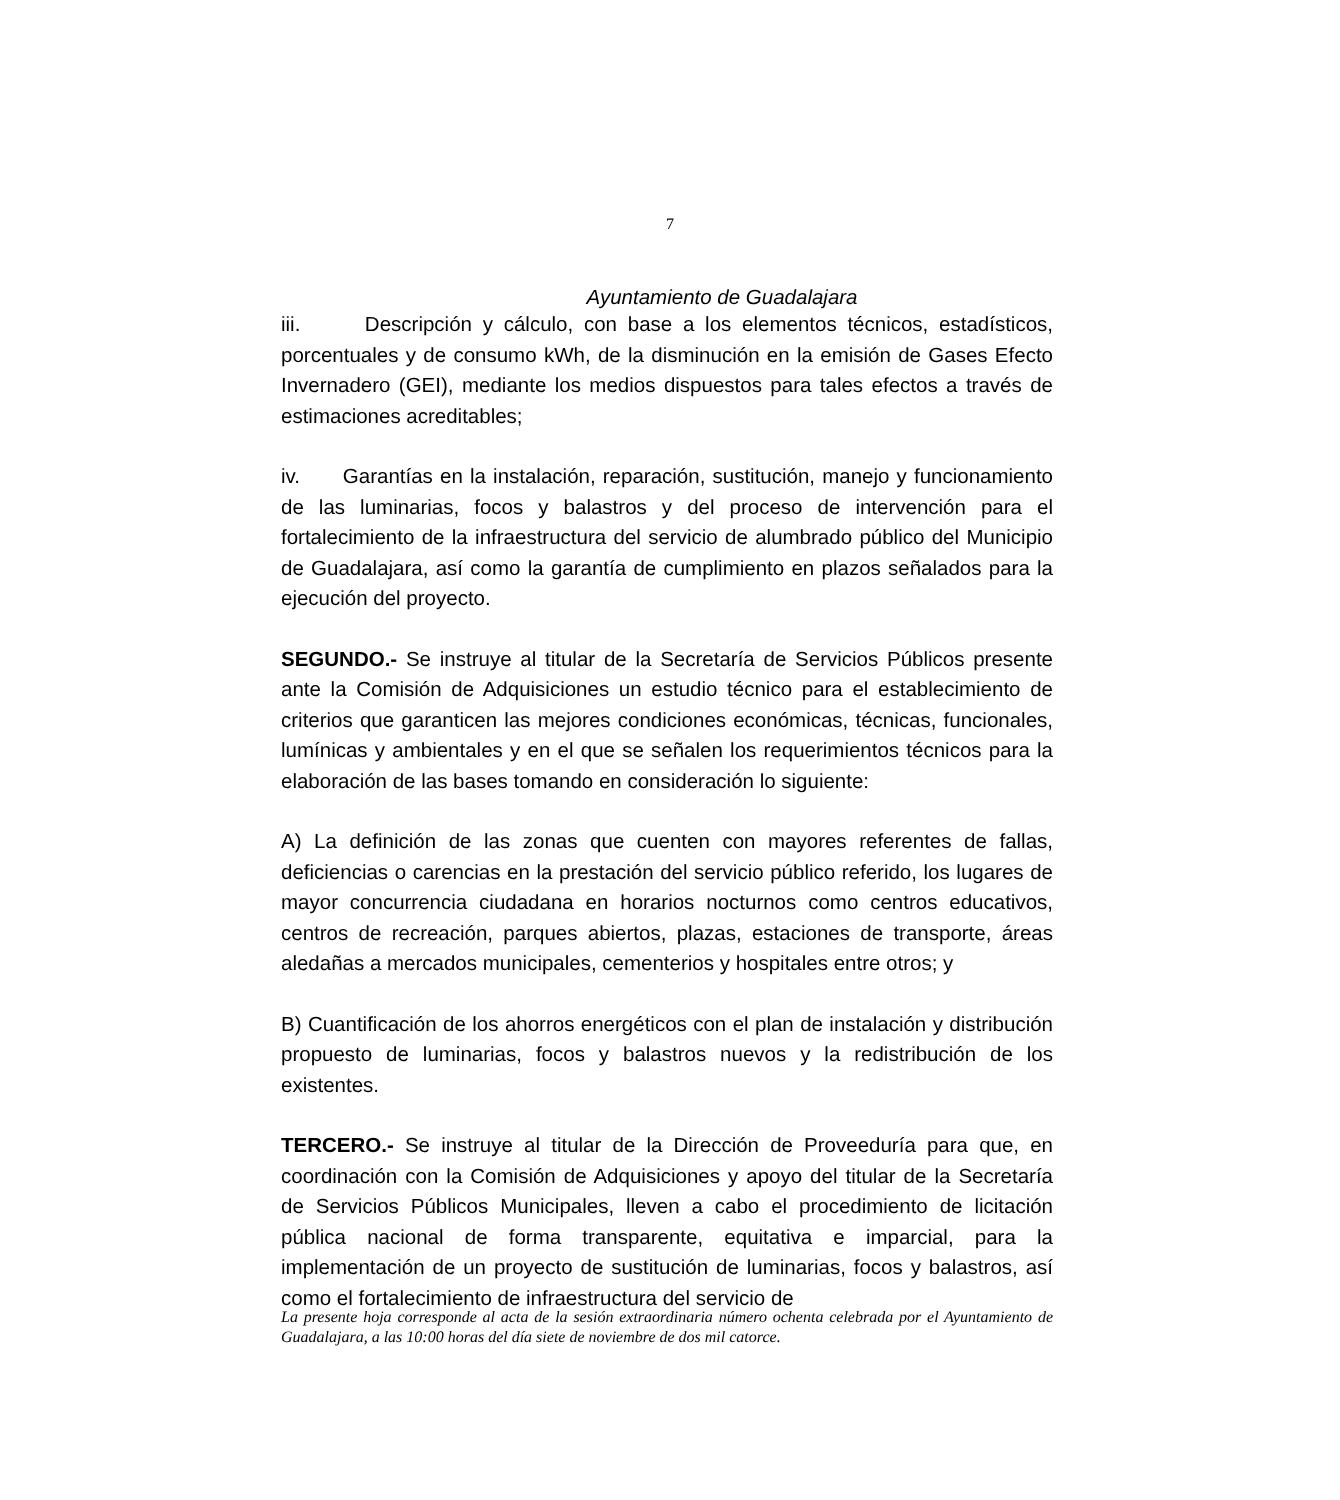7
Ayuntamiento de Guadalajara
iii. Descripción y cálculo, con base a los elementos técnicos, estadísticos, porcentuales y de consumo kWh, de la disminución en la emisión de Gases Efecto Invernadero (GEI), mediante los medios dispuestos para tales efectos a través de estimaciones acreditables;
iv. Garantías en la instalación, reparación, sustitución, manejo y funcionamiento de las luminarias, focos y balastros y del proceso de intervención para el fortalecimiento de la infraestructura del servicio de alumbrado público del Municipio de Guadalajara, así como la garantía de cumplimiento en plazos señalados para la ejecución del proyecto.
SEGUNDO.- Se instruye al titular de la Secretaría de Servicios Públicos presente ante la Comisión de Adquisiciones un estudio técnico para el establecimiento de criterios que garanticen las mejores condiciones económicas, técnicas, funcionales, lumínicas y ambientales y en el que se señalen los requerimientos técnicos para la elaboración de las bases tomando en consideración lo siguiente:
A) La definición de las zonas que cuenten con mayores referentes de fallas, deficiencias o carencias en la prestación del servicio público referido, los lugares de mayor concurrencia ciudadana en horarios nocturnos como centros educativos, centros de recreación, parques abiertos, plazas, estaciones de transporte, áreas aledañas a mercados municipales, cementerios y hospitales entre otros; y
B) Cuantificación de los ahorros energéticos con el plan de instalación y distribución propuesto de luminarias, focos y balastros nuevos y la redistribución de los existentes.
TERCERO.- Se instruye al titular de la Dirección de Proveeduría para que, en coordinación con la Comisión de Adquisiciones y apoyo del titular de la Secretaría de Servicios Públicos Municipales, lleven a cabo el procedimiento de licitación pública nacional de forma transparente, equitativa e imparcial, para la implementación de un proyecto de sustitución de luminarias, focos y balastros, así como el fortalecimiento de infraestructura del servicio de
La presente hoja corresponde al acta de la sesión extraordinaria número ochenta celebrada por el Ayuntamiento de Guadalajara, a las 10:00 horas del día siete de noviembre de dos mil catorce.